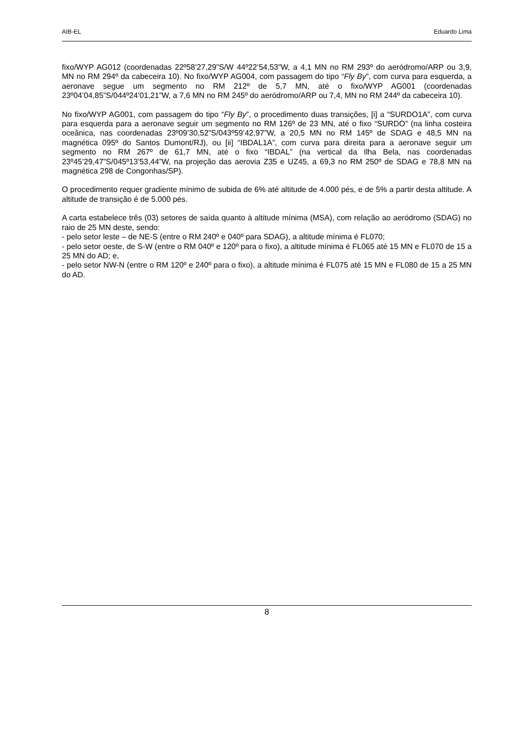AIB-EL Eduardo Lima
fixo/WYP AG012 (coordenadas 22º58’27,29”S/W 44º22’54,53”W, a 4,1 MN no RM 293º do aeródromo/ARP ou 3,9, MN no RM 294º da cabeceira 10). No fixo/WYP AG004, com passagem do tipo “Fly By”, com curva para esquerda, a aeronave segue um segmento no RM 212º de 5,7 MN, até o fixo/WYP AG001 (coordenadas 23º04’04,85”S/044º24’01,21”W, a 7,6 MN no RM 245º do aeródromo/ARP ou 7,4, MN no RM 244º da cabeceira 10).
No fixo/WYP AG001, com passagem do tipo “Fly By”, o procedimento duas transições, [i] a “SURDO1A”, com curva para esquerda para a aeronave seguir um segmento no RM 126º de 23 MN, até o fixo “SURDO” (na linha costeira oceânica, nas coordenadas 23º09’30,52”S/043º59’42,97”W, a 20,5 MN no RM 145º de SDAG e 48,5 MN na magnética 095º do Santos Dumont/RJ), ou [ii] “IBDAL1A”, com curva para direita para a aeronave seguir um segmento no RM 267º de 61,7 MN, até o fixo “IBDAL” (na vertical da Ilha Bela, nas coordenadas 23º45’29,47”S/045º13’53,44”W, na projeção das aerovia Z35 e UZ45, a 69,3 no RM 250º de SDAG e 78,8 MN na magnética 298 de Congonhas/SP).
O procedimento requer gradiente mínimo de subida de 6% até altitude de 4.000 pés, e de 5% a partir desta altitude. A altitude de transição é de 5.000 pés.
A carta estabelece três (03) setores de saída quanto à altitude mínima (MSA), com relação ao aeródromo (SDAG) no raio de 25 MN deste, sendo:
- pelo setor leste – de NE-S (entre o RM 240º e 040º para SDAG), a altitude mínima é FL070;
- pelo setor oeste, de S-W (entre o RM 040º e 120º para o fixo), a altitude mínima é FL065 até 15 MN e FL070 de 15 a 25 MN do AD; e,
- pelo setor NW-N (entre o RM 120º e 240º para o fixo), a altitude mínima é FL075 até 15 MN e FL080 de 15 a 25 MN do AD.
8